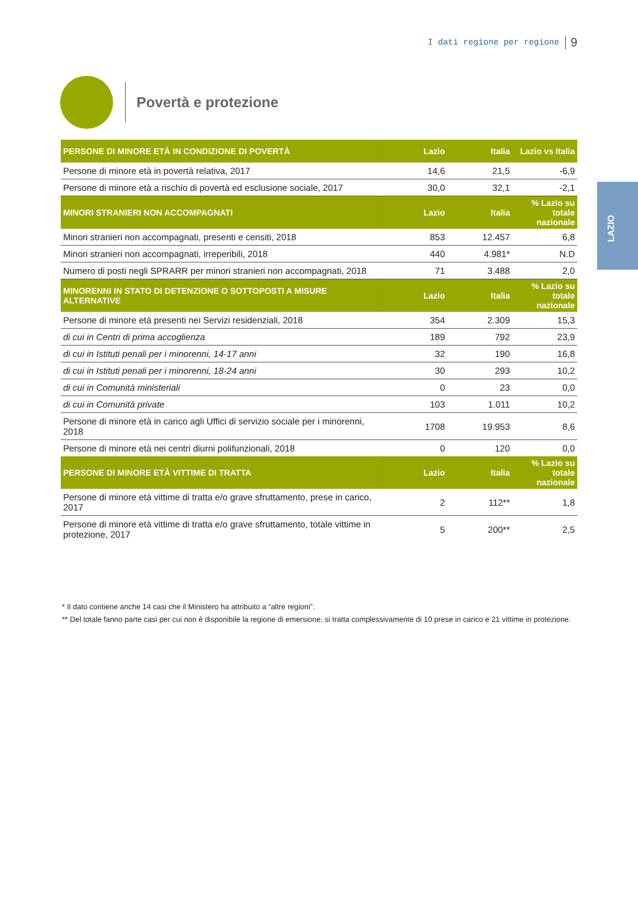I dati regione per regione 9
LAZIO
Povertà e protezione
| PERSONE DI MINORE ETÀ IN CONDIZIONE DI POVERTÀ | Lazio | Italia | Lazio vs Italia |
| --- | --- | --- | --- |
| Persone di minore età in povertà relativa, 2017 | 14,6 | 21,5 | -6,9 |
| Persone di minore età a rischio di povertà ed esclusione sociale, 2017 | 30,0 | 32,1 | -2,1 |
| MINORI STRANIERI NON ACCOMPAGNATI | Lazio | Italia | % Lazio su totale nazionale |
| Minori stranieri non accompagnati, presenti e censiti, 2018 | 853 | 12.457 | 6,8 |
| Minori stranieri non accompagnati, irreperibili, 2018 | 440 | 4.981* | N.D |
| Numero di posti negli SPRARR per minori stranieri non accompagnati, 2018 | 71 | 3.488 | 2,0 |
| MINORENNI IN STATO DI DETENZIONE O SOTTOPOSTI A MISURE ALTERNATIVE | Lazio | Italia | % Lazio su totale nazionale |
| Persone di minore età presenti nei Servizi residenziali, 2018 | 354 | 2.309 | 15,3 |
| di cui in Centri di prima accoglienza | 189 | 792 | 23,9 |
| di cui in Istituti penali per i minorenni, 14-17 anni | 32 | 190 | 16,8 |
| di cui in Istituti penali per i minorenni, 18-24 anni | 30 | 293 | 10,2 |
| di cui in Comunità ministeriali | 0 | 23 | 0,0 |
| di cui in Comunità private | 103 | 1.011 | 10,2 |
| Persone di minore età in carico agli Uffici di servizio sociale per i minorenni, 2018 | 1708 | 19.953 | 8,6 |
| Persone di minore età nei centri diurni polifunzionali, 2018 | 0 | 120 | 0,0 |
| PERSONE DI MINORE ETÀ VITTIME DI TRATTA | Lazio | Italia | % Lazio su totale nazionale |
| Persone di minore età vittime di tratta e/o grave sfruttamento, prese in carico, 2017 | 2 | 112** | 1,8 |
| Persone di minore età vittime di tratta e/o grave sfruttamento, totale vittime in protezione, 2017 | 5 | 200** | 2,5 |
* Il dato contiene anche 14 casi che il Ministero ha attribuito a “altre regioni”.
** Del totale fanno parte casi per cui non è disponibile la regione di emersione, si tratta complessivamente di 10 prese in carico e 21 vittime in protezione.